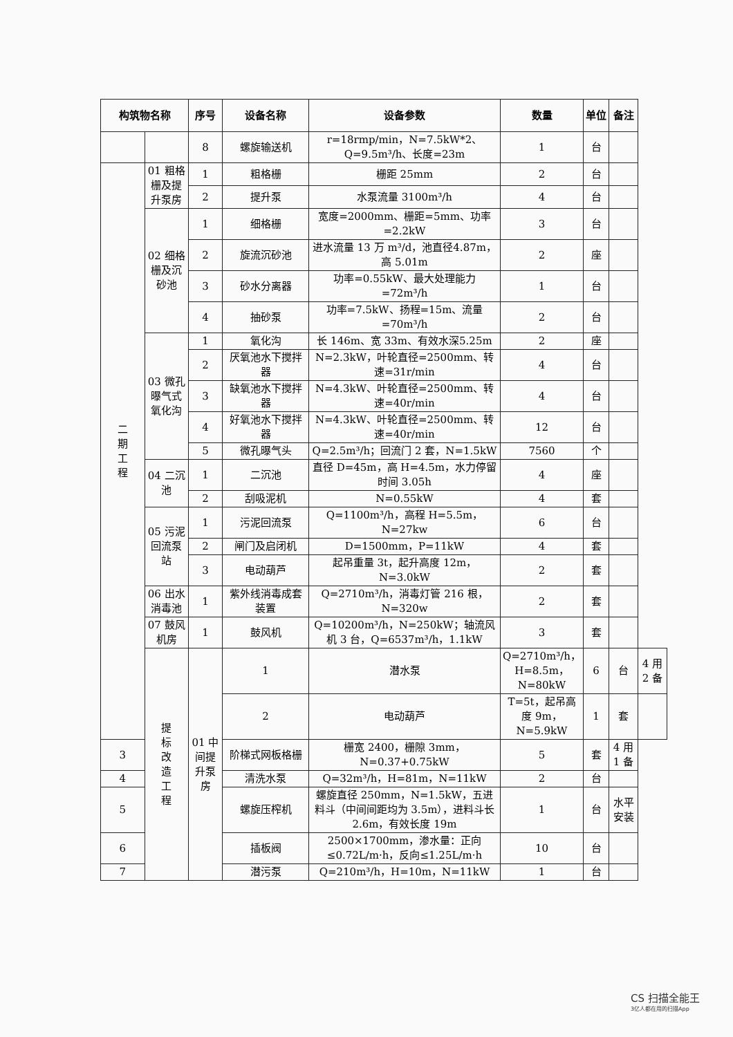| 构筑物名称 | | 序号 | 设备名称 | 设备参数 | 数量 | 单位 | 备注 | |
| --- | --- | --- | --- | --- | --- | --- | --- | --- |
| | | 8 | 螺旋输送机 | r=18rmp/min，N=7.5kW*2、Q=9.5m³/h、长度=23m | 1 | 台 | | |
| 二 期 工 程 | 01 粗格栅及提升泵房 | 1 | 粗格栅 | 栅距 25mm | 2 | 台 | | |
| | | 2 | 提升泵 | 水泵流量 3100m³/h | 4 | 台 | | |
| | 02 细格栅及沉砂池 | 1 | 细格栅 | 宽度=2000mm、栅距=5mm、功率=2.2kW | 3 | 台 | | |
| | | 2 | 旋流沉砂池 | 进水流量 13 万 m³/d，池直径4.87m，高 5.01m | 2 | 座 | | |
| | | 3 | 砂水分离器 | 功率=0.55kW、最大处理能力=72m³/h | 1 | 台 | | |
| | | 4 | 抽砂泵 | 功率=7.5kW、扬程=15m、流量=70m³/h | 2 | 台 | | |
| | 03 微孔曝气式氧化沟 | 1 | 氧化沟 | 长 146m、宽 33m、有效水深5.25m | 2 | 座 | | |
| | | 2 | 厌氧池水下搅拌器 | N=2.3kW，叶轮直径=2500mm、转速=31r/min | 4 | 台 | | |
| | | 3 | 缺氧池水下搅拌器 | N=4.3kW、叶轮直径=2500mm、转速=40r/min | 4 | 台 | | |
| | | 4 | 好氧池水下搅拌器 | N=4.3kW、叶轮直径=2500mm、转速=40r/min | 12 | 台 | | |
| | | 5 | 微孔曝气头 | Q=2.5m³/h；回流门 2 套，N=1.5kW | 7560 | 个 | | |
| | 04 二沉池 | 1 | 二沉池 | 直径 D=45m，高 H=4.5m，水力停留时间 3.05h | 4 | 座 | | |
| | | 2 | 刮吸泥机 | N=0.55kW | 4 | 套 | | |
| | 05 污泥回流泵站 | 1 | 污泥回流泵 | Q=1100m³/h，高程 H=5.5m，N=27kw | 6 | 台 | | |
| | | 2 | 闸门及启闭机 | D=1500mm，P=11kW | 4 | 套 | | |
| | | 3 | 电动葫芦 | 起吊重量 3t，起升高度 12m，N=3.0kW | 2 | 套 | | |
| | 06 出水消毒池 | 1 | 紫外线消毒成套装置 | Q=2710m³/h，消毒灯管 216 根，N=320w | 2 | 套 | | |
| | 07 鼓风机房 | 1 | 鼓风机 | Q=10200m³/h，N=250kW；轴流风机 3 台，Q=6537m³/h，1.1kW | 3 | 套 | | |
| | 提 标 改 造 工 程 | 01 中间提升泵房 | 1 | 潜水泵 | Q=2710m³/h，H=8.5m，N=80kW | 6 | 台 | 4 用 2 备 |
| | | | 2 | 电动葫芦 | T=5t，起吊高度 9m，N=5.9kW | 1 | 套 | |
| 3 | | | 阶梯式网板格栅 | 栅宽 2400，栅隙 3mm，N=0.37+0.75kW | 5 | 套 | 4 用 1 备 | |
| 4 | | | 清洗水泵 | Q=32m³/h，H=81m，N=11kW | 2 | 台 | | |
| 5 | | | 螺旋压榨机 | 螺旋直径 250mm，N=1.5kW，五进料斗（中间间距均为 3.5m），进料斗长 2.6m，有效长度 19m | 1 | 台 | 水平安装 | |
| 6 | | | 插板阀 | 2500×1700mm，渗水量：正向≤0.72L/m·h，反向≤1.25L/m·h | 10 | 台 | | |
| 7 | | | 潜污泵 | Q=210m³/h，H=10m，N=11kW | 1 | 台 | | |
CS 扫描全能王
3亿人都在用的扫描App